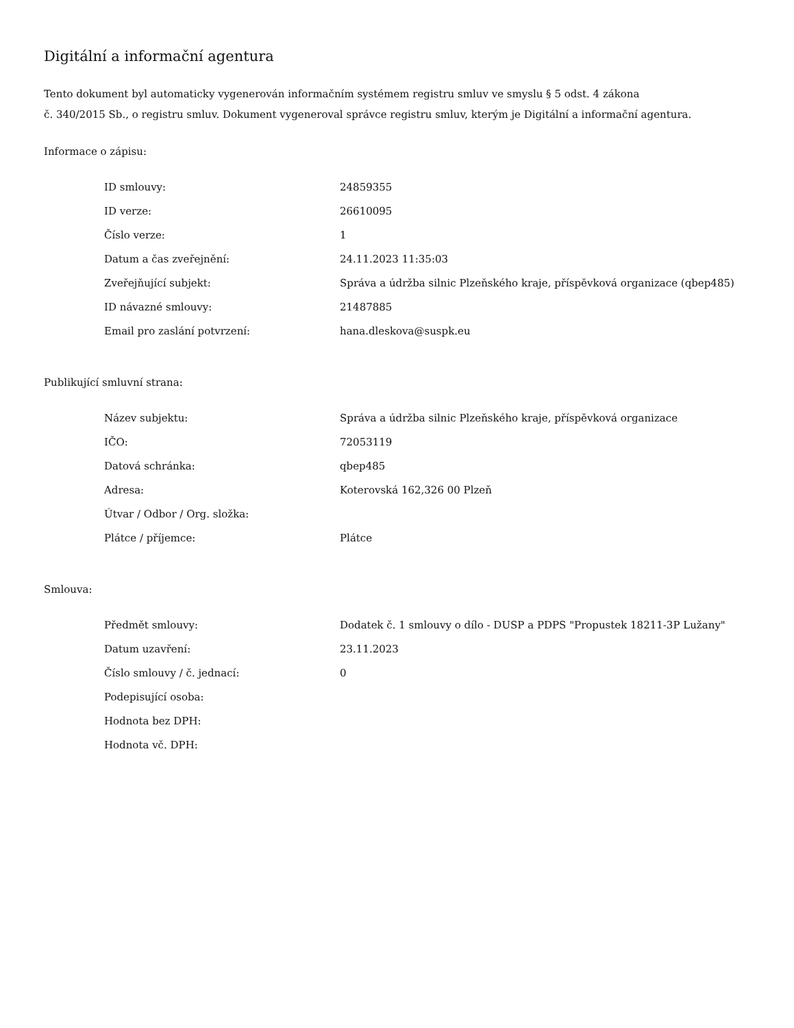Digitální a informační agentura
Tento dokument byl automaticky vygenerován informačním systémem registru smluv ve smyslu § 5 odst. 4 zákona
č. 340/2015 Sb., o registru smluv. Dokument vygeneroval správce registru smluv, kterým je Digitální a informační agentura.
Informace o zápisu:
| ID smlouvy: | 24859355 |
| ID verze: | 26610095 |
| Číslo verze: | 1 |
| Datum a čas zveřejnění: | 24.11.2023 11:35:03 |
| Zveřejňující subjekt: | Správa a údržba silnic Plzeňského kraje, příspěvková organizace (qbep485) |
| ID návazné smlouvy: | 21487885 |
| Email pro zaslání potvrzení: | hana.dleskova@suspk.eu |
Publikující smluvní strana:
| Název subjektu: | Správa a údržba silnic Plzeňského kraje, příspěvková organizace |
| IČO: | 72053119 |
| Datová schránka: | qbep485 |
| Adresa: | Koterovská 162,326 00 Plzeň |
| Útvar / Odbor / Org. složka: | |
| Plátce / příjemce: | Plátce |
Smlouva:
| Předmět smlouvy: | Dodatek č. 1 smlouvy o dílo - DUSP a PDPS "Propustek 18211-3P Lužany" |
| Datum uzavření: | 23.11.2023 |
| Číslo smlouvy / č. jednací: | 0 |
| Podepisující osoba: | |
| Hodnota bez DPH: | |
| Hodnota vč. DPH: | |